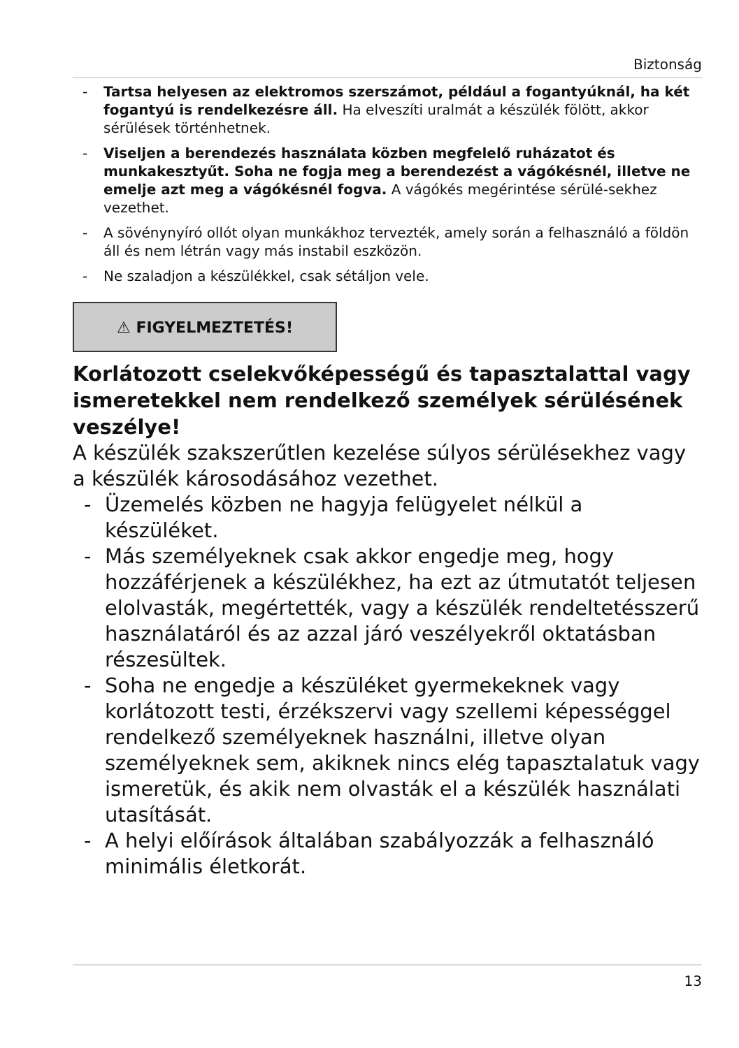Biztonság
- Tartsa helyesen az elektromos szerszámot, például a fogantyúknál, ha két fogantyú is rendelkezésre áll. Ha elveszíti uralmát a készülék fölött, akkor sérülések történhetnek.
- Viseljen a berendezés használata közben megfelelő ruházatot és munkakesztyűt. Soha ne fogja meg a berendezést a vágókésnél, illetve ne emelje azt meg a vágókésnél fogva. A vágókés megérintése sérülé-sekhez vezethet.
- A sövénynyíró ollót olyan munkákhoz tervezték, amely során a felhasználó a földön áll és nem létrán vagy más instabil eszközön.
- Ne szaladjon a készülékkel, csak sétáljon vele.
⚠ FIGYELMEZTETÉS!
Korlátozott cselekvőképességű és tapasztalattal vagy ismeretekkel nem rendelkező személyek sérülésének veszélye!
A készülék szakszerűtlen kezelése súlyos sérülésekhez vagy a készülék károsodásához vezethet.
- Üzemelés közben ne hagyja felügyelet nélkül a készüléket.
- Más személyeknek csak akkor engedje meg, hogy hozzáférjenek a készülékhez, ha ezt az útmutatót teljesen elolvasták, megértették, vagy a készülék rendeltetésszerű használatáról és az azzal járó veszélyekről oktatásban részesültek.
- Soha ne engedje a készüléket gyermekeknek vagy korlátozott testi, érzékszervi vagy szellemi képességgel rendelkező személyeknek használni, illetve olyan személyeknek sem, akiknek nincs elég tapasztalatuk vagy ismeretük, és akik nem olvasták el a készülék használati utasítását.
- A helyi előírások általában szabályozzák a felhasználó minimális életkorát.
13